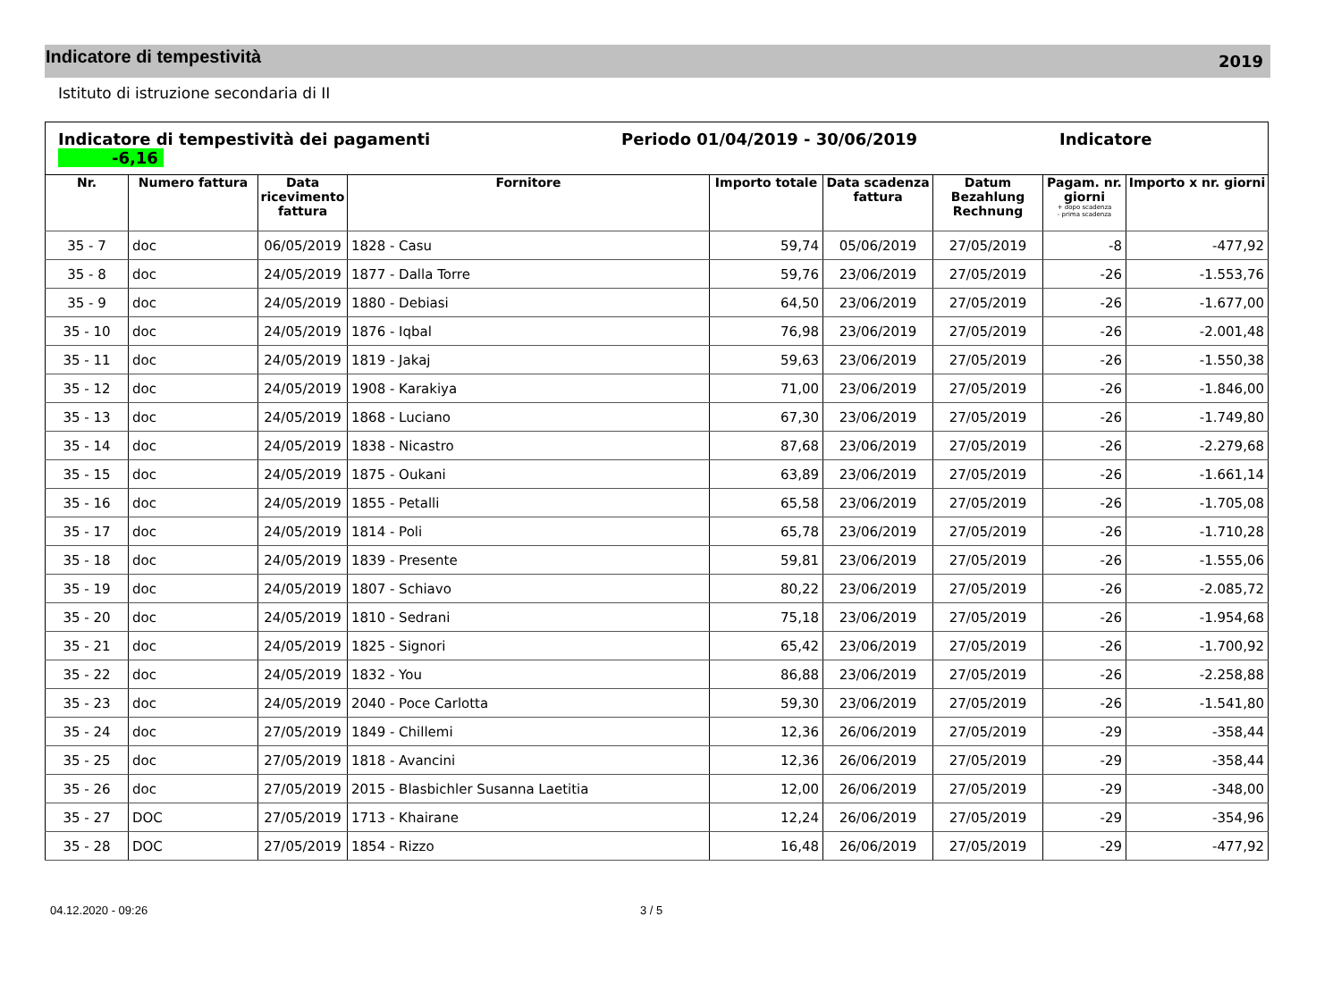Indicatore di tempestività
2019
Istituto di istruzione secondaria di II
| Indicatore di tempestività dei pagamenti Periodo 01/04/2019 - 30/06/2019 Indicatore -6,16 | | | | | | | | |
| Nr. | Numero fattura | Data ricevimento fattura | Fornitore | Importo totale | Data scadenza fattura | Datum Bezahlung Rechnung | Pagam. nr. giorni + dopo scadenza - prima scadenza | Importo x nr. giorni |
| 35 - 7 | doc | 06/05/2019 | 1828 - Casu | 59,74 | 05/06/2019 | 27/05/2019 | -8 | -477,92 |
| 35 - 8 | doc | 24/05/2019 | 1877 - Dalla Torre | 59,76 | 23/06/2019 | 27/05/2019 | -26 | -1.553,76 |
| 35 - 9 | doc | 24/05/2019 | 1880 - Debiasi | 64,50 | 23/06/2019 | 27/05/2019 | -26 | -1.677,00 |
| 35 - 10 | doc | 24/05/2019 | 1876 - Iqbal | 76,98 | 23/06/2019 | 27/05/2019 | -26 | -2.001,48 |
| 35 - 11 | doc | 24/05/2019 | 1819 - Jakaj | 59,63 | 23/06/2019 | 27/05/2019 | -26 | -1.550,38 |
| 35 - 12 | doc | 24/05/2019 | 1908 - Karakiya | 71,00 | 23/06/2019 | 27/05/2019 | -26 | -1.846,00 |
| 35 - 13 | doc | 24/05/2019 | 1868 - Luciano | 67,30 | 23/06/2019 | 27/05/2019 | -26 | -1.749,80 |
| 35 - 14 | doc | 24/05/2019 | 1838 - Nicastro | 87,68 | 23/06/2019 | 27/05/2019 | -26 | -2.279,68 |
| 35 - 15 | doc | 24/05/2019 | 1875 - Oukani | 63,89 | 23/06/2019 | 27/05/2019 | -26 | -1.661,14 |
| 35 - 16 | doc | 24/05/2019 | 1855 - Petalli | 65,58 | 23/06/2019 | 27/05/2019 | -26 | -1.705,08 |
| 35 - 17 | doc | 24/05/2019 | 1814 - Poli | 65,78 | 23/06/2019 | 27/05/2019 | -26 | -1.710,28 |
| 35 - 18 | doc | 24/05/2019 | 1839 - Presente | 59,81 | 23/06/2019 | 27/05/2019 | -26 | -1.555,06 |
| 35 - 19 | doc | 24/05/2019 | 1807 - Schiavo | 80,22 | 23/06/2019 | 27/05/2019 | -26 | -2.085,72 |
| 35 - 20 | doc | 24/05/2019 | 1810 - Sedrani | 75,18 | 23/06/2019 | 27/05/2019 | -26 | -1.954,68 |
| 35 - 21 | doc | 24/05/2019 | 1825 - Signori | 65,42 | 23/06/2019 | 27/05/2019 | -26 | -1.700,92 |
| 35 - 22 | doc | 24/05/2019 | 1832 - You | 86,88 | 23/06/2019 | 27/05/2019 | -26 | -2.258,88 |
| 35 - 23 | doc | 24/05/2019 | 2040 - Poce Carlotta | 59,30 | 23/06/2019 | 27/05/2019 | -26 | -1.541,80 |
| 35 - 24 | doc | 27/05/2019 | 1849 - Chillemi | 12,36 | 26/06/2019 | 27/05/2019 | -29 | -358,44 |
| 35 - 25 | doc | 27/05/2019 | 1818 - Avancini | 12,36 | 26/06/2019 | 27/05/2019 | -29 | -358,44 |
| 35 - 26 | doc | 27/05/2019 | 2015 - Blasbichler Susanna Laetitia | 12,00 | 26/06/2019 | 27/05/2019 | -29 | -348,00 |
| 35 - 27 | DOC | 27/05/2019 | 1713 - Khairane | 12,24 | 26/06/2019 | 27/05/2019 | -29 | -354,96 |
| 35 - 28 | DOC | 27/05/2019 | 1854 - Rizzo | 16,48 | 26/06/2019 | 27/05/2019 | -29 | -477,92 |
04.12.2020 - 09:26 3 / 5